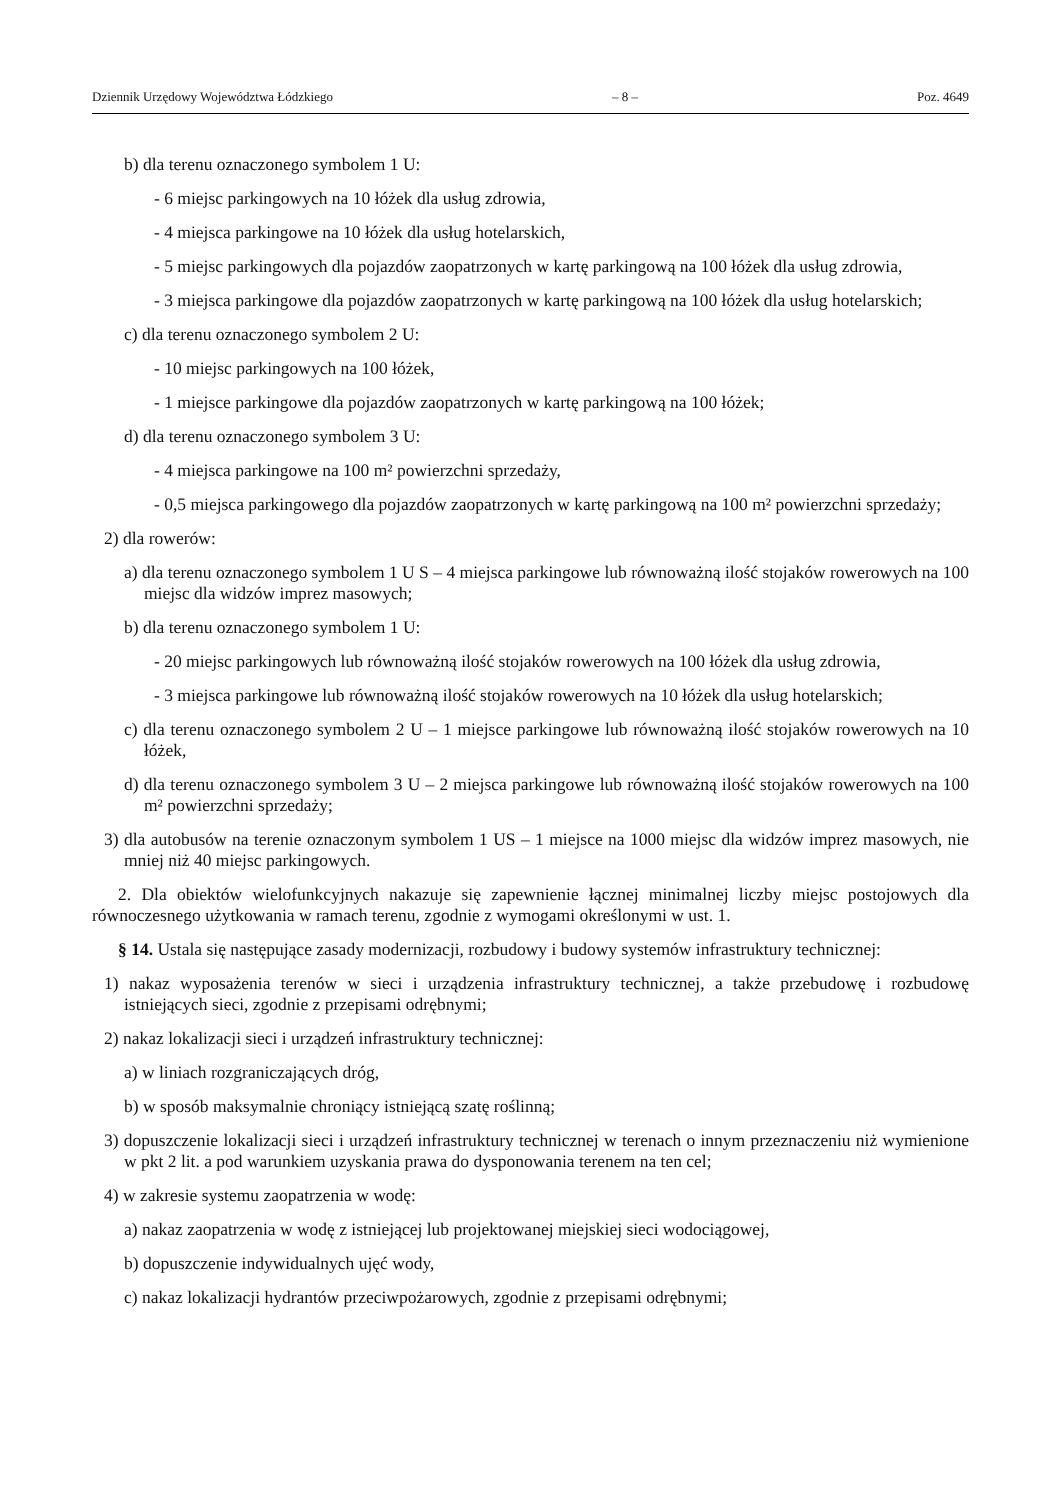Dziennik Urzędowy Województwa Łódzkiego – 8 – Poz. 4649
b) dla terenu oznaczonego symbolem 1 U:
- 6 miejsc parkingowych na 10 łóżek dla usług zdrowia,
- 4 miejsca parkingowe na 10 łóżek dla usług hotelarskich,
- 5 miejsc parkingowych dla pojazdów zaopatrzonych w kartę parkingową na 100 łóżek dla usług zdrowia,
- 3 miejsca parkingowe dla pojazdów zaopatrzonych w kartę parkingową na 100 łóżek dla usług hotelarskich;
c) dla terenu oznaczonego symbolem 2 U:
- 10 miejsc parkingowych na 100 łóżek,
- 1 miejsce parkingowe dla pojazdów zaopatrzonych w kartę parkingową na 100 łóżek;
d) dla terenu oznaczonego symbolem 3 U:
- 4 miejsca parkingowe na 100 m² powierzchni sprzedaży,
- 0,5 miejsca parkingowego dla pojazdów zaopatrzonych w kartę parkingową na 100 m² powierzchni sprzedaży;
2) dla rowerów:
a) dla terenu oznaczonego symbolem 1 U S – 4 miejsca parkingowe lub równoważną ilość stojaków rowerowych na 100 miejsc dla widzów imprez masowych;
b) dla terenu oznaczonego symbolem 1 U:
- 20 miejsc parkingowych lub równoważną ilość stojaków rowerowych na 100 łóżek dla usług zdrowia,
- 3 miejsca parkingowe lub równoważną ilość stojaków rowerowych na 10 łóżek dla usług hotelarskich;
c) dla terenu oznaczonego symbolem 2 U – 1 miejsce parkingowe lub równoważną ilość stojaków rowerowych na 10 łóżek,
d) dla terenu oznaczonego symbolem 3 U – 2 miejsca parkingowe lub równoważną ilość stojaków rowerowych na 100 m² powierzchni sprzedaży;
3) dla autobusów na terenie oznaczonym symbolem 1 US – 1 miejsce na 1000 miejsc dla widzów imprez masowych, nie mniej niż 40 miejsc parkingowych.
2. Dla obiektów wielofunkcyjnych nakazuje się zapewnienie łącznej minimalnej liczby miejsc postojowych dla równoczesnego użytkowania w ramach terenu, zgodnie z wymogami określonymi w ust. 1.
§ 14. Ustala się następujące zasady modernizacji, rozbudowy i budowy systemów infrastruktury technicznej:
1) nakaz wyposażenia terenów w sieci i urządzenia infrastruktury technicznej, a także przebudowę i rozbudowę istniejących sieci, zgodnie z przepisami odrębnymi;
2) nakaz lokalizacji sieci i urządzeń infrastruktury technicznej:
a) w liniach rozgraniczających dróg,
b) w sposób maksymalnie chroniący istniejącą szatę roślinną;
3) dopuszczenie lokalizacji sieci i urządzeń infrastruktury technicznej w terenach o innym przeznaczeniu niż wymienione w pkt 2 lit. a pod warunkiem uzyskania prawa do dysponowania terenem na ten cel;
4) w zakresie systemu zaopatrzenia w wodę:
a) nakaz zaopatrzenia w wodę z istniejącej lub projektowanej miejskiej sieci wodociągowej,
b) dopuszczenie indywidualnych ujęć wody,
c) nakaz lokalizacji hydrantów przeciwpożarowych, zgodnie z przepisami odrębnymi;